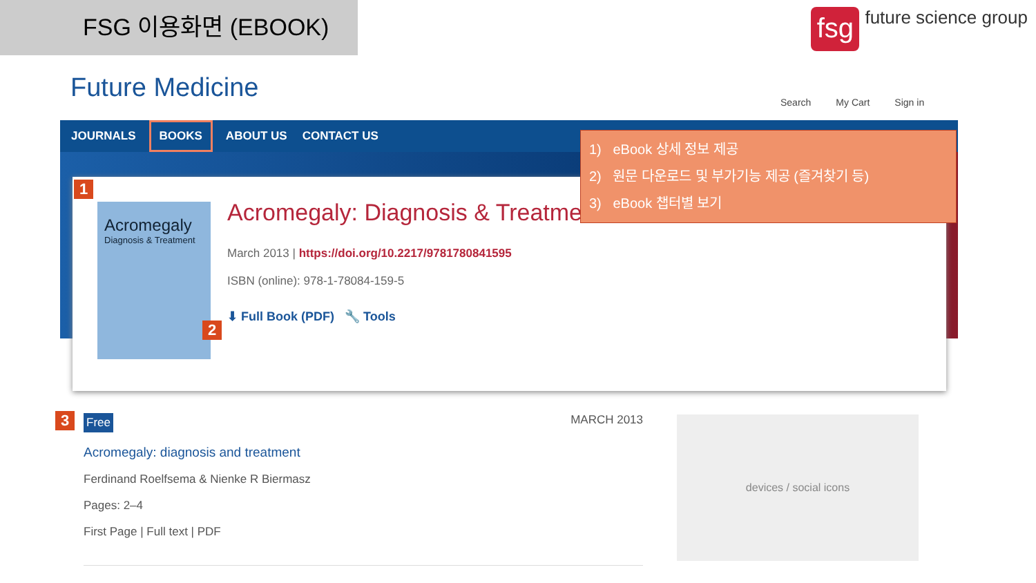FSG 이용화면 (EBOOK)
fsg
future science group
Future Medicine Search My Cart Sign in
JOURNALS BOOKS ABOUT US CONTACT US
1
Acromegaly
Diagnosis & Treatment
Acromegaly: Diagnosis & Treatment
March 2013 | https://doi.org/10.2217/9781780841595
ISBN (online): 978-1-78084-159-5
⬇ Full Book (PDF) 🔧 Tools
2
1) eBook 상세 정보 제공
2) 원문 다운로드 및 부가기능 제공 (즐겨찾기 등)
3) eBook 챕터별 보기
3
Free MARCH 2013
Acromegaly: diagnosis and treatment
Ferdinand Roelfsema & Nienke R Biermasz
Pages: 2–4
First Page | Full text | PDF
devices / social icons